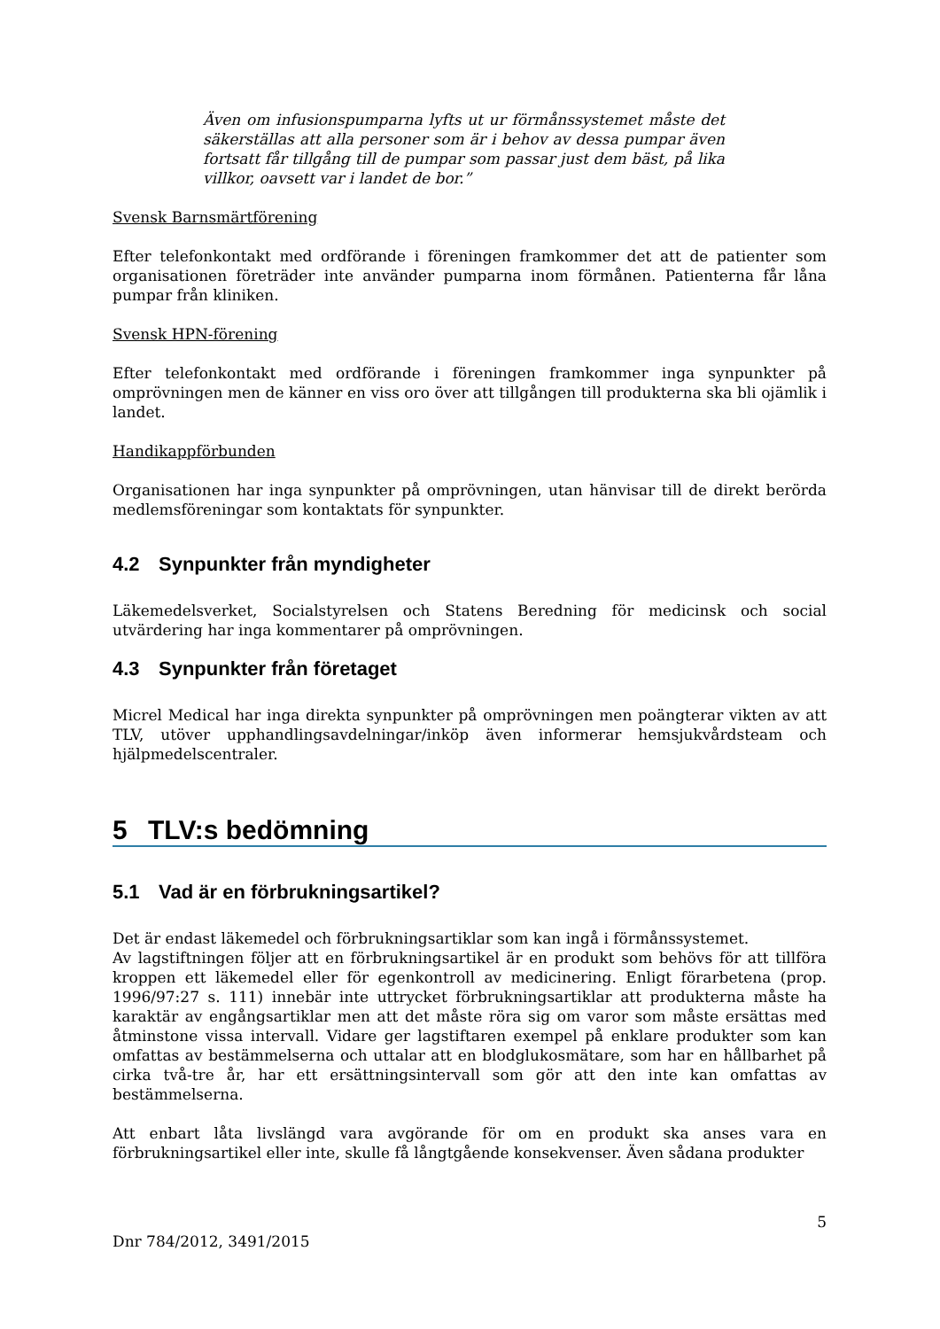Även om infusionspumparna lyfts ut ur förmånssystemet måste det säkerställas att alla personer som är i behov av dessa pumpar även fortsatt får tillgång till de pumpar som passar just dem bäst, på lika villkor, oavsett var i landet de bor.”
Svensk Barnsmärtförening
Efter telefonkontakt med ordförande i föreningen framkommer det att de patienter som organisationen företräder inte använder pumparna inom förmånen. Patienterna får låna pumpar från kliniken.
Svensk HPN-förening
Efter telefonkontakt med ordförande i föreningen framkommer inga synpunkter på omprövningen men de känner en viss oro över att tillgången till produkterna ska bli ojämlik i landet.
Handikappförbunden
Organisationen har inga synpunkter på omprövningen, utan hänvisar till de direkt berörda medlemsföreningar som kontaktats för synpunkter.
4.2 Synpunkter från myndigheter
Läkemedelsverket, Socialstyrelsen och Statens Beredning för medicinsk och social utvärdering har inga kommentarer på omprövningen.
4.3 Synpunkter från företaget
Micrel Medical har inga direkta synpunkter på omprövningen men poängterar vikten av att TLV, utöver upphandlingsavdelningar/inköp även informerar hemsjukvårdsteam och hjälpmedelscentraler.
5 TLV:s bedömning
5.1 Vad är en förbrukningsartikel?
Det är endast läkemedel och förbrukningsartiklar som kan ingå i förmånssystemet.
Av lagstiftningen följer att en förbrukningsartikel är en produkt som behövs för att tillföra kroppen ett läkemedel eller för egenkontroll av medicinering. Enligt förarbetena (prop. 1996/97:27 s. 111) innebär inte uttrycket förbrukningsartiklar att produkterna måste ha karaktär av engångsartiklar men att det måste röra sig om varor som måste ersättas med åtminstone vissa intervall. Vidare ger lagstiftaren exempel på enklare produkter som kan omfattas av bestämmelserna och uttalar att en blodglukosmätare, som har en hållbarhet på cirka två-tre år, har ett ersättningsintervall som gör att den inte kan omfattas av bestämmelserna.
Att enbart låta livslängd vara avgörande för om en produkt ska anses vara en förbrukningsartikel eller inte, skulle få långtgående konsekvenser. Även sådana produkter
5
Dnr 784/2012, 3491/2015